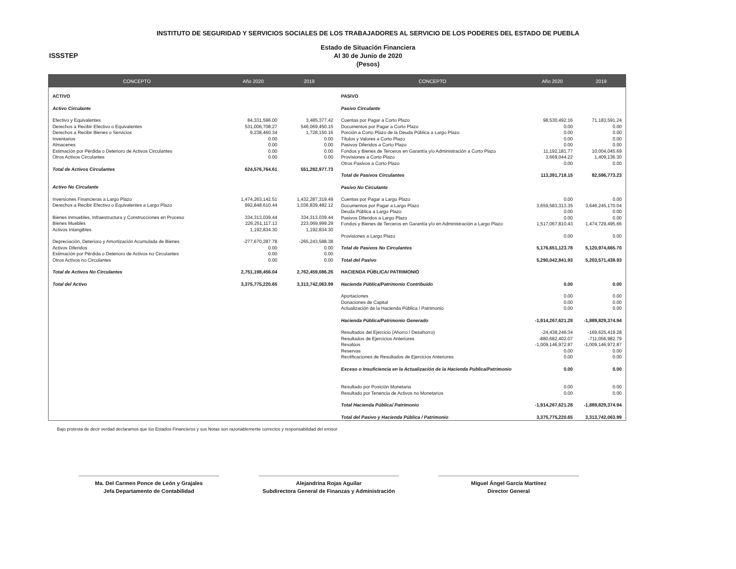INSTITUTO DE SEGURIDAD Y SERVICIOS SOCIALES DE LOS TRABAJADORES AL SERVICIO DE LOS PODERES DEL ESTADO DE PUEBLA
ISSSTEP
Estado de Situación Financiera
Al 30 de Junio de 2020
(Pesos)
| CONCEPTO | Año 2020 | 2019 |
| --- | --- | --- |
| ACTIVO | | |
| Activo Circulante | | |
| Efectivo y Equivalentes | 84,331,596.00 | 3,485,377.42 |
| Derechos a Recibir Efectivo o Equivalentes | 531,006,708.27 | 546,069,450.15 |
| Derechos a Recibir Bienes o Servicios | 9,238,460.34 | 1,728,150.16 |
| Inventarios | 0.00 | 0.00 |
| Almacenes | 0.00 | 0.00 |
| Estimación por Pérdida o Deterioro de Activos Circulantes | 0.00 | 0.00 |
| Otros Activos Circulantes | 0.00 | 0.00 |
| Total de Activos Circulantes | 624,576,764.61 | 551,282,977.73 |
| Activo No Circulante | | |
| Inversiones Financieras a Largo Plazo | 1,474,263,142.51 | 1,432,287,319.49 |
| Derechos a Recibir Efectivo o Equivalentes a Largo Plazo | 992,848,610.44 | 1,036,839,482.12 |
| Bienes Inmuebles, Infraestructura y Construcciones en Proceso | 334,313,039.44 | 334,313,039.44 |
| Bienes Muebles | 226,251,117.13 | 223,069,999.29 |
| Activos Intangibles | 1,192,834.30 | 1,192,834.30 |
| Depreciación, Deterioro y Amortización Acumulada de Bienes | -277,670,287.78 | -265,243,588.38 |
| Activos Diferidos | 0.00 | 0.00 |
| Estimación por Pérdida o Deterioro de Activos no Circulantes | 0.00 | 0.00 |
| Otros Activos no Circulantes | 0.00 | 0.00 |
| Total de Activos No Circulantes | 2,751,198,456.04 | 2,762,459,086.26 |
| Total del Activo | 3,375,775,220.65 | 3,313,742,063.99 |
| CONCEPTO | Año 2020 | 2019 |
| --- | --- | --- |
| PASIVO | | |
| Pasivo Circulante | | |
| Cuentas por Pagar a Corto Plazo | 98,530,492.16 | 71,183,591.24 |
| Documentos por Pagar a Corto Plazo | 0.00 | 0.00 |
| Porción a Corto Plazo de la Deuda Pública a Largo Plazo | 0.00 | 0.00 |
| Títulos y Valores a Corto Plazo | 0.00 | 0.00 |
| Pasivos Diferidos a Corto Plazo | 0.00 | 0.00 |
| Fondos y Bienes de Terceros en Garantía y/o Administración a Corto Plazo | 11,192,181.77 | 10,004,045.69 |
| Provisiones a Corto Plazo | 3,669,044.22 | 1,409,136.30 |
| Otros Pasivos a Corto Plazo | 0.00 | 0.00 |
| Total de Pasivos Circulantes | 113,391,718.15 | 82,596,773.23 |
| Pasivo No Circulante | | |
| Cuentas por Pagar a Largo Plazo | 0.00 | 0.00 |
| Documentos por Pagar a Largo Plazo | 3,659,583,313.35 | 3,646,245,170.04 |
| Deuda Pública a Largo Plazo | 0.00 | 0.00 |
| Pasivos Diferidos a Largo Plazo | 0.00 | 0.00 |
| Fondos y Bienes de Terceros en Garantía y/o en Administración a Largo Plazo | 1,517,067,810.43 | 1,474,729,495.66 |
| Provisiones a Largo Plazo | 0.00 | 0.00 |
| Total de Pasivos No Circulantes | 5,176,651,123.78 | 5,120,974,665.70 |
| Total del Pasivo | 5,290,042,841.93 | 5,203,571,438.93 |
| HACIENDA PÚBLICA/ PATRIMONIO | | |
| Hacienda Pública/Patrimonio Contribuido | 0.00 | 0.00 |
| Aportaciones | 0.00 | 0.00 |
| Donaciones de Capital | 0.00 | 0.00 |
| Actualización de la Hacienda Pública / Patrimonio | 0.00 | 0.00 |
| Hacienda Pública/Patrimonio Generado | -1,914,267,621.28 | -1,889,829,374.94 |
| Resultados del Ejercicio (Ahorro / Desahorro) | -24,438,246.34 | -169,625,419.28 |
| Resultados de Ejercicios Anteriores | -880,682,402.07 | -711,056,982.79 |
| Revalúos | -1,009,146,972.87 | -1,009,146,972.87 |
| Reservas | 0.00 | 0.00 |
| Rectificaciones de Resultados de Ejercicios Anteriores | 0.00 | 0.00 |
| Exceso o Insuficiencia en la Actualización de la Hacienda Publica/Patrimonio | 0.00 | 0.00 |
| Resultado por Posición Monetaria | 0.00 | 0.00 |
| Resultado por Tenencia de Activos no Monetarios | 0.00 | 0.00 |
| Total Hacienda Pública/ Patrimonio | -1,914,267,621.28 | -1,889,829,374.94 |
| Total del Pasivo y Hacienda Pública / Patrimonio | 3,375,775,220.65 | 3,313,742,063.99 |
Bajo protesta de decir verdad declaramos que los Estados Financieros y sus Notas son razonablemente correctos y responsabilidad del emisor
Ma. Del Carmen Ponce de León y Grajales
Jefa Departamento de Contabilidad
Alejandrina Rojas Aguilar
Subdirectora General de Finanzas y Administración
Miguel Ángel García Martínez
Director General